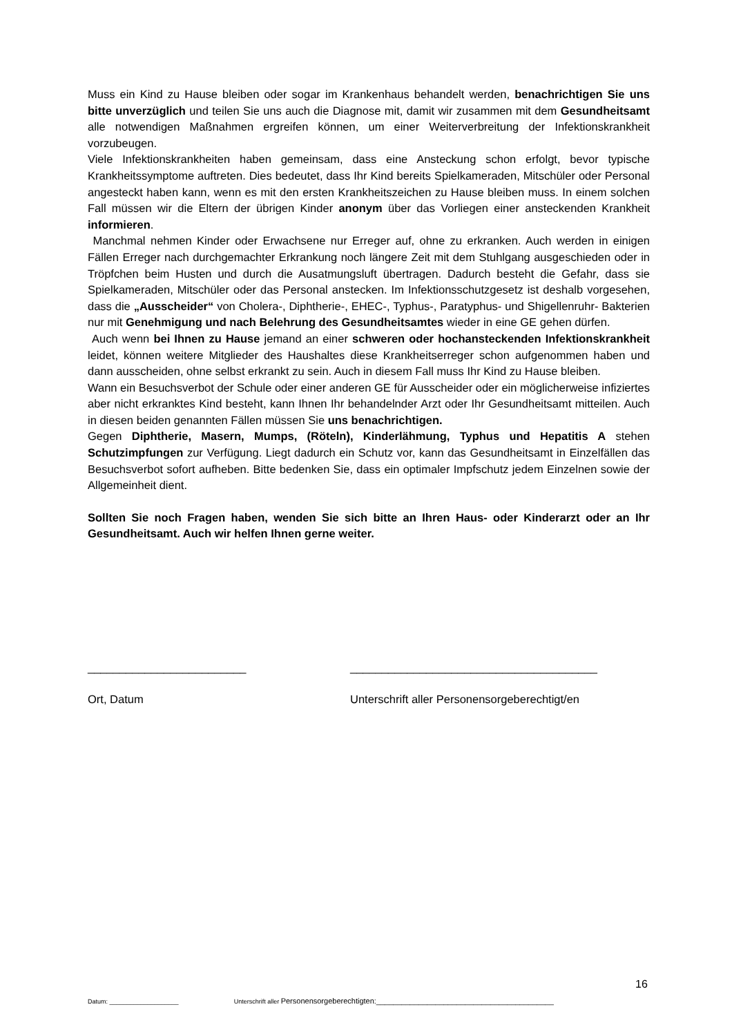Muss ein Kind zu Hause bleiben oder sogar im Krankenhaus behandelt werden, benachrichtigen Sie uns bitte unverzüglich und teilen Sie uns auch die Diagnose mit, damit wir zusammen mit dem Gesundheitsamt alle notwendigen Maßnahmen ergreifen können, um einer Weiterverbreitung der Infektionskrankheit vorzubeugen.
Viele Infektionskrankheiten haben gemeinsam, dass eine Ansteckung schon erfolgt, bevor typische Krankheitssymptome auftreten. Dies bedeutet, dass Ihr Kind bereits Spielkameraden, Mitschüler oder Personal angesteckt haben kann, wenn es mit den ersten Krankheitszeichen zu Hause bleiben muss. In einem solchen Fall müssen wir die Eltern der übrigen Kinder anonym über das Vorliegen einer ansteckenden Krankheit informieren.
Manchmal nehmen Kinder oder Erwachsene nur Erreger auf, ohne zu erkranken. Auch werden in einigen Fällen Erreger nach durchgemachter Erkrankung noch längere Zeit mit dem Stuhlgang ausgeschieden oder in Tröpfchen beim Husten und durch die Ausatmungsluft übertragen. Dadurch besteht die Gefahr, dass sie Spielkameraden, Mitschüler oder das Personal anstecken. Im Infektionsschutzgesetz ist deshalb vorgesehen, dass die „Ausscheider“ von Cholera-, Diphtherie-, EHEC-, Typhus-, Paratyphus- und Shigellenruhr- Bakterien nur mit Genehmigung und nach Belehrung des Gesundheitsamtes wieder in eine GE gehen dürfen.
Auch wenn bei Ihnen zu Hause jemand an einer schweren oder hochansteckenden Infektionskrankheit leidet, können weitere Mitglieder des Haushaltes diese Krankheitserreger schon aufgenommen haben und dann ausscheiden, ohne selbst erkrankt zu sein. Auch in diesem Fall muss Ihr Kind zu Hause bleiben.
Wann ein Besuchsverbot der Schule oder einer anderen GE für Ausscheider oder ein möglicherweise infiziertes aber nicht erkranktes Kind besteht, kann Ihnen Ihr behandelnder Arzt oder Ihr Gesundheitsamt mitteilen. Auch in diesen beiden genannten Fällen müssen Sie uns benachrichtigen.
Gegen Diphtherie, Masern, Mumps, (Röteln), Kinderlähmung, Typhus und Hepatitis A stehen Schutzimpfungen zur Verfügung. Liegt dadurch ein Schutz vor, kann das Gesundheitsamt in Einzelfällen das Besuchsverbot sofort aufheben. Bitte bedenken Sie, dass ein optimaler Impfschutz jedem Einzelnen sowie der Allgemeinheit dient.
Sollten Sie noch Fragen haben, wenden Sie sich bitte an Ihren Haus- oder Kinderarzt oder an Ihr Gesundheitsamt. Auch wir helfen Ihnen gerne weiter.
_________________________ _______________________________________
Ort, Datum Unterschrift aller Personensorgeberechtigt/en
16
Datum: ____________________ Unterschrift aller Personensorgeberechtigten:__________________________________________